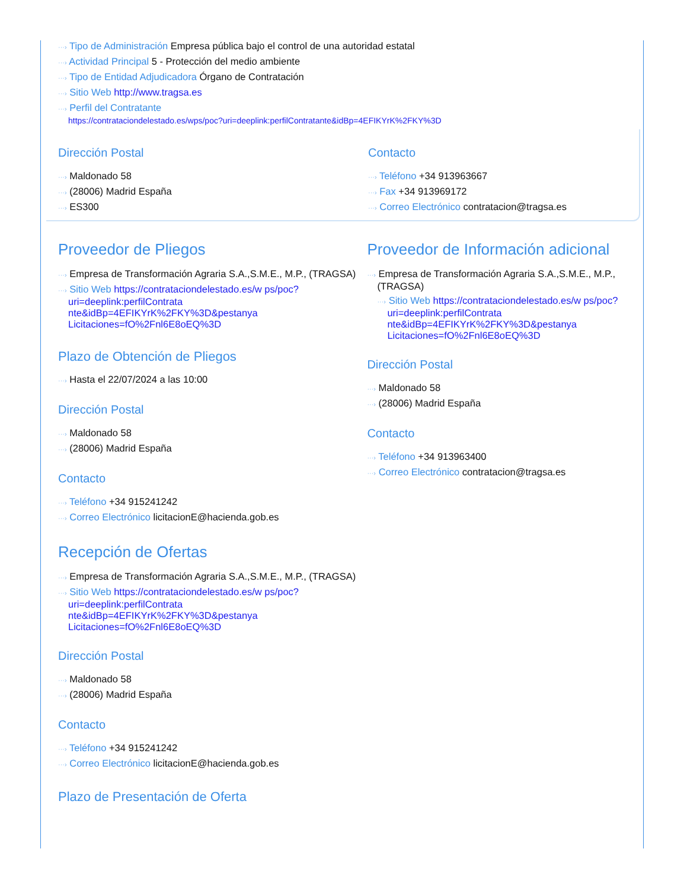···› Tipo de Administración Empresa pública bajo el control de una autoridad estatal
···› Actividad Principal 5 - Protección del medio ambiente
···› Tipo de Entidad Adjudicadora Órgano de Contratación
···› Sitio Web http://www.tragsa.es
···› Perfil del Contratante
https://contrataciondelestado.es/wps/poc?uri=deeplink:perfilContratante&idBp=4EFIKYrK%2FKY%3D
Dirección Postal
···› Maldonado 58
···› (28006) Madrid España
···› ES300
Contacto
···› Teléfono +34 913963667
···› Fax +34 913969172
···› Correo Electrónico contratacion@tragsa.es
Proveedor de Pliegos
···› Empresa de Transformación Agraria S.A.,S.M.E., M.P., (TRAGSA)
···› Sitio Web https://contrataciondelestado.es/w ps/poc?uri=deeplink:perfilContrata nte&idBp=4EFIKYrK%2FKY%3D&pestanya Licitaciones=fO%2Fnl6E8oEQ%3D
Plazo de Obtención de Pliegos
···› Hasta el 22/07/2024 a las 10:00
Dirección Postal
···› Maldonado 58
···› (28006) Madrid España
Contacto
···› Teléfono +34 915241242
···› Correo Electrónico licitacionE@hacienda.gob.es
Recepción de Ofertas
···› Empresa de Transformación Agraria S.A.,S.M.E., M.P., (TRAGSA)
···› Sitio Web https://contrataciondelestado.es/w ps/poc?uri=deeplink:perfilContrata nte&idBp=4EFIKYrK%2FKY%3D&pestanya Licitaciones=fO%2Fnl6E8oEQ%3D
Dirección Postal
···› Maldonado 58
···› (28006) Madrid España
Contacto
···› Teléfono +34 915241242
···› Correo Electrónico licitacionE@hacienda.gob.es
Plazo de Presentación de Oferta
Proveedor de Información adicional
···› Empresa de Transformación Agraria S.A.,S.M.E., M.P., (TRAGSA)
···› Sitio Web https://contrataciondelestado.es/w ps/poc?uri=deeplink:perfilContrata nte&idBp=4EFIKYrK%2FKY%3D&pestanya Licitaciones=fO%2Fnl6E8oEQ%3D
Dirección Postal
···› Maldonado 58
···› (28006) Madrid España
Contacto
···› Teléfono +34 913963400
···› Correo Electrónico contratacion@tragsa.es